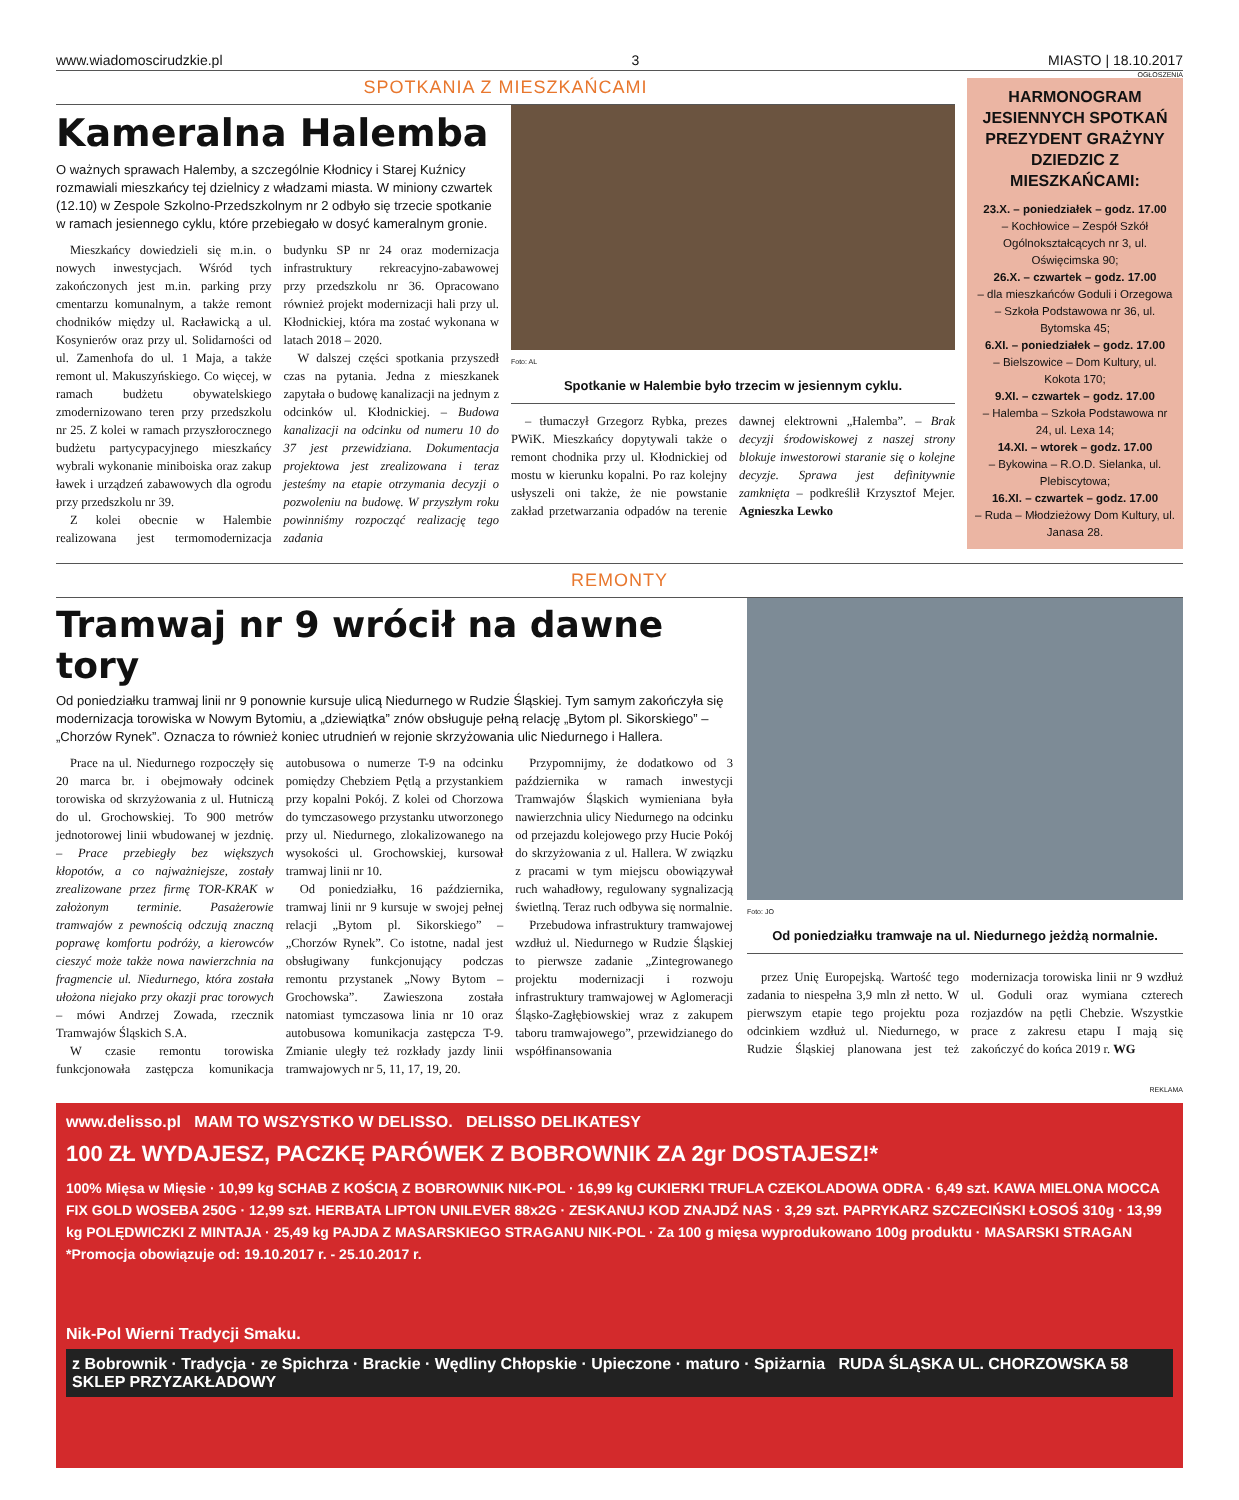www.wiadomoscirudzkie.pl 3 MIASTO | 18.10.2017
SPOTKANIA Z MIESZKAŃCAMI
Kameralna Halemba
O ważnych sprawach Halemby, a szczególnie Kłodnicy i Starej Kuźnicy rozmawiali mieszkańcy tej dzielnicy z władzami miasta. W miniony czwartek (12.10) w Zespole Szkolno-Przedszkolnym nr 2 odbyło się trzecie spotkanie w ramach jesiennego cyklu, które przebiegało w dosyć kameralnym gronie.
Mieszkańcy dowiedzieli się m.in. o nowych inwestycjach. Wśród tych zakończonych jest m.in. parking przy cmentarzu komunalnym, a także remont chodników między ul. Racławicką a ul. Kosynierów oraz przy ul. Solidarności od ul. Zamenhofa do ul. 1 Maja, a także remont ul. Makuszyńskiego. Co więcej, w ramach budżetu obywatelskiego zmodernizowano teren przy przedszkolu nr 25. Z kolei w ramach przyszłorocznego budżetu partycypacyjnego mieszkańcy wybrali wykonanie miniboiska oraz zakup ławek i urządzeń zabawowych dla ogrodu przy przedszkolu nr 39.
Z kolei obecnie w Halembie realizowana jest termomodernizacja budynku SP nr 24 oraz modernizacja infrastruktury rekreacyjno-zabawowej przy przedszkolu nr 36. Opracowano również projekt modernizacji hali przy ul. Kłodnickiej, która ma zostać wykonana w latach 2018 – 2020.
W dalszej części spotkania przyszedł czas na pytania. Jedna z mieszkanek zapytała o budowę kanalizacji na jednym z odcinków ul. Kłodnickiej. – Budowa kanalizacji na odcinku od numeru 10 do 37 jest przewidziana. Dokumentacja projektowa jest zrealizowana i teraz jesteśmy na etapie otrzymania decyzji o pozwoleniu na budowę. W przyszłym roku powinniśmy rozpocząć realizację tego zadania
Foto: AL
Spotkanie w Halembie było trzecim w jesiennym cyklu.
– tłumaczył Grzegorz Rybka, prezes PWiK. Mieszkańcy dopytywali także o remont chodnika przy ul. Kłodnickiej od mostu w kierunku kopalni. Po raz kolejny usłyszeli oni także, że nie powstanie zakład przetwarzania odpadów na terenie dawnej elektrowni „Halemba”. – Brak decyzji środowiskowej z naszej strony blokuje inwestorowi staranie się o kolejne decyzje. Sprawa jest definitywnie zamknięta – podkreślił Krzysztof Mejer. Agnieszka Lewko
OGŁOSZENIA
HARMONOGRAM JESIENNYCH SPOTKAŃ PREZYDENT GRAŻYNY DZIEDZIC Z MIESZKAŃCAMI:
23.X. – poniedziałek – godz. 17.00
– Kochłowice – Zespół Szkół Ogólnokształcących nr 3, ul. Oświęcimska 90;
26.X. – czwartek – godz. 17.00
– dla mieszkańców Goduli i Orzegowa – Szkoła Podstawowa nr 36, ul. Bytomska 45;
6.XI. – poniedziałek – godz. 17.00
– Bielszowice – Dom Kultury, ul. Kokota 170;
9.XI. – czwartek – godz. 17.00
– Halemba – Szkoła Podstawowa nr 24, ul. Lexa 14;
14.XI. – wtorek – godz. 17.00
– Bykowina – R.O.D. Sielanka, ul. Plebiscytowa;
16.XI. – czwartek – godz. 17.00
– Ruda – Młodzieżowy Dom Kultury, ul. Janasa 28.
REMONTY
Tramwaj nr 9 wrócił na dawne tory
Od poniedziałku tramwaj linii nr 9 ponownie kursuje ulicą Niedurnego w Rudzie Śląskiej. Tym samym zakończyła się modernizacja torowiska w Nowym Bytomiu, a „dziewiątka” znów obsługuje pełną relację „Bytom pl. Sikorskiego” – „Chorzów Rynek”. Oznacza to również koniec utrudnień w rejonie skrzyżowania ulic Niedurnego i Hallera.
Prace na ul. Niedurnego rozpoczęły się 20 marca br. i obejmowały odcinek torowiska od skrzyżowania z ul. Hutniczą do ul. Grochowskiej. To 900 metrów jednotorowej linii wbudowanej w jezdnię. – Prace przebiegły bez większych kłopotów, a co najważniejsze, zostały zrealizowane przez firmę TOR-KRAK w założonym terminie. Pasażerowie tramwajów z pewnością odczują znaczną poprawę komfortu podróży, a kierowców cieszyć może także nowa nawierzchnia na fragmencie ul. Niedurnego, która została ułożona niejako przy okazji prac torowych – mówi Andrzej Zowada, rzecznik Tramwajów Śląskich S.A.
W czasie remontu torowiska funkcjonowała zastępcza komunikacja autobusowa o numerze T-9 na odcinku pomiędzy Chebziem Pętlą a przystankiem przy kopalni Pokój. Z kolei od Chorzowa do tymczasowego przystanku utworzonego przy ul. Niedurnego, zlokalizowanego na wysokości ul. Grochowskiej, kursował tramwaj linii nr 10.
Od poniedziałku, 16 października, tramwaj linii nr 9 kursuje w swojej pełnej relacji „Bytom pl. Sikorskiego” – „Chorzów Rynek”. Co istotne, nadal jest obsługiwany funkcjonujący podczas remontu przystanek „Nowy Bytom – Grochowska”. Zawieszona została natomiast tymczasowa linia nr 10 oraz autobusowa komunikacja zastępcza T-9. Zmianie uległy też rozkłady jazdy linii tramwajowych nr 5, 11, 17, 19, 20.
Przypomnijmy, że dodatkowo od 3 października w ramach inwestycji Tramwajów Śląskich wymieniana była nawierzchnia ulicy Niedurnego na odcinku od przejazdu kolejowego przy Hucie Pokój do skrzyżowania z ul. Hallera. W związku z pracami w tym miejscu obowiązywał ruch wahadłowy, regulowany sygnalizacją świetlną. Teraz ruch odbywa się normalnie.
Przebudowa infrastruktury tramwajowej wzdłuż ul. Niedurnego w Rudzie Śląskiej to pierwsze zadanie „Zintegrowanego projektu modernizacji i rozwoju infrastruktury tramwajowej w Aglomeracji Śląsko-Zagłębiowskiej wraz z zakupem taboru tramwajowego”, przewidzianego do współfinansowania
Foto: JO
Od poniedziałku tramwaje na ul. Niedurnego jeżdżą normalnie.
przez Unię Europejską. Wartość tego zadania to niespełna 3,9 mln zł netto. W pierwszym etapie tego projektu poza odcinkiem wzdłuż ul. Niedurnego, w Rudzie Śląskiej planowana jest też modernizacja torowiska linii nr 9 wzdłuż ul. Goduli oraz wymiana czterech rozjazdów na pętli Chebzie. Wszystkie prace z zakresu etapu I mają się zakończyć do końca 2019 r. WG
REKLAMA
www.delisso.pl MAM TO WSZYSTKO W DELISSO. DELISSO DELIKATESY
100 ZŁ WYDAJESZ, PACZKĘ PARÓWEK Z BOBROWNIK ZA 2gr DOSTAJESZ!*
100% Mięsa w Mięsie · 10,99 kg SCHAB Z KOŚCIĄ Z BOBROWNIK NIK-POL · 16,99 kg CUKIERKI TRUFLA CZEKOLADOWA ODRA · 6,49 szt. KAWA MIELONA MOCCA FIX GOLD WOSEBA 250G · 12,99 szt. HERBATA LIPTON UNILEVER 88x2G · ZESKANUJ KOD ZNAJDŹ NAS · 3,29 szt. PAPRYKARZ SZCZECIŃSKI ŁOSOŚ 310g · 13,99 kg POLĘDWICZKI Z MINTAJA · 25,49 kg PAJDA Z MASARSKIEGO STRAGANU NIK-POL · Za 100 g mięsa wyprodukowano 100g produktu · MASARSKI STRAGAN
*Promocja obowiązuje od: 19.10.2017 r. - 25.10.2017 r.
Nik-Pol Wierni Tradycji Smaku.
z Bobrownik · Tradycja · ze Spichrza · Brackie · Wędliny Chłopskie · Upieczone · maturo · Spiżarnia RUDA ŚLĄSKA UL. CHORZOWSKA 58 SKLEP PRZYZAKŁADOWY